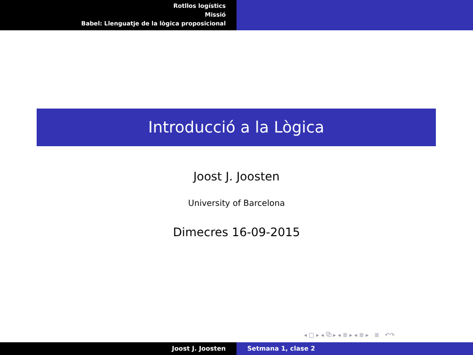Rotllos logístics
Missió
Babel: Llenguatje de la lògica proposicional
Introducció a la Lògica
Joost J. Joosten
University of Barcelona
Dimecres 16-09-2015
◂ □ ▸ ◂ ⧉ ▸ ◂ ≣ ▸ ◂ ≣ ▸ ≣ ↶↷
Joost J. Joosten Setmana 1, clase 2